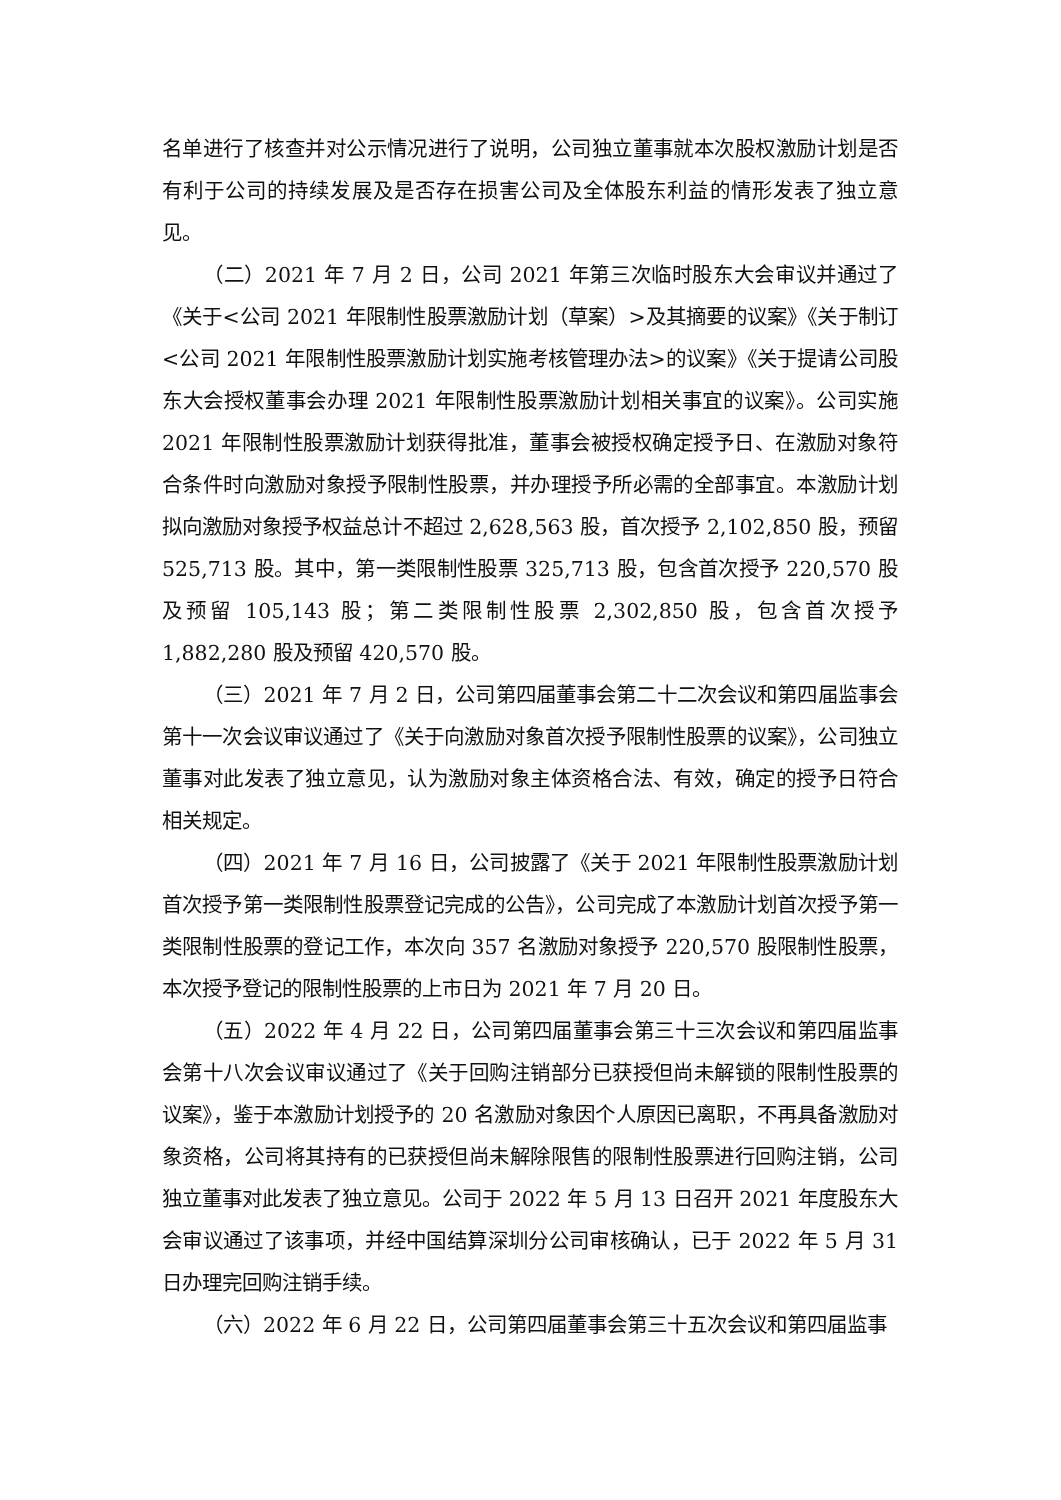名单进行了核查并对公示情况进行了说明，公司独立董事就本次股权激励计划是否有利于公司的持续发展及是否存在损害公司及全体股东利益的情形发表了独立意见。
（二）2021 年 7 月 2 日，公司 2021 年第三次临时股东大会审议并通过了《关于<公司 2021 年限制性股票激励计划（草案）>及其摘要的议案》《关于制订<公司 2021 年限制性股票激励计划实施考核管理办法>的议案》《关于提请公司股东大会授权董事会办理 2021 年限制性股票激励计划相关事宜的议案》。公司实施 2021 年限制性股票激励计划获得批准，董事会被授权确定授予日、在激励对象符合条件时向激励对象授予限制性股票，并办理授予所必需的全部事宜。本激励计划拟向激励对象授予权益总计不超过 2,628,563 股，首次授予 2,102,850 股，预留 525,713 股。其中，第一类限制性股票 325,713 股，包含首次授予 220,570 股及预留 105,143 股；第二类限制性股票 2,302,850 股，包含首次授予 1,882,280 股及预留 420,570 股。
（三）2021 年 7 月 2 日，公司第四届董事会第二十二次会议和第四届监事会第十一次会议审议通过了《关于向激励对象首次授予限制性股票的议案》，公司独立董事对此发表了独立意见，认为激励对象主体资格合法、有效，确定的授予日符合相关规定。
（四）2021 年 7 月 16 日，公司披露了《关于 2021 年限制性股票激励计划首次授予第一类限制性股票登记完成的公告》，公司完成了本激励计划首次授予第一类限制性股票的登记工作，本次向 357 名激励对象授予 220,570 股限制性股票，本次授予登记的限制性股票的上市日为 2021 年 7 月 20 日。
（五）2022 年 4 月 22 日，公司第四届董事会第三十三次会议和第四届监事会第十八次会议审议通过了《关于回购注销部分已获授但尚未解锁的限制性股票的议案》，鉴于本激励计划授予的 20 名激励对象因个人原因已离职，不再具备激励对象资格，公司将其持有的已获授但尚未解除限售的限制性股票进行回购注销，公司独立董事对此发表了独立意见。公司于 2022 年 5 月 13 日召开 2021 年度股东大会审议通过了该事项，并经中国结算深圳分公司审核确认，已于 2022 年 5 月 31 日办理完回购注销手续。
（六）2022 年 6 月 22 日，公司第四届董事会第三十五次会议和第四届监事